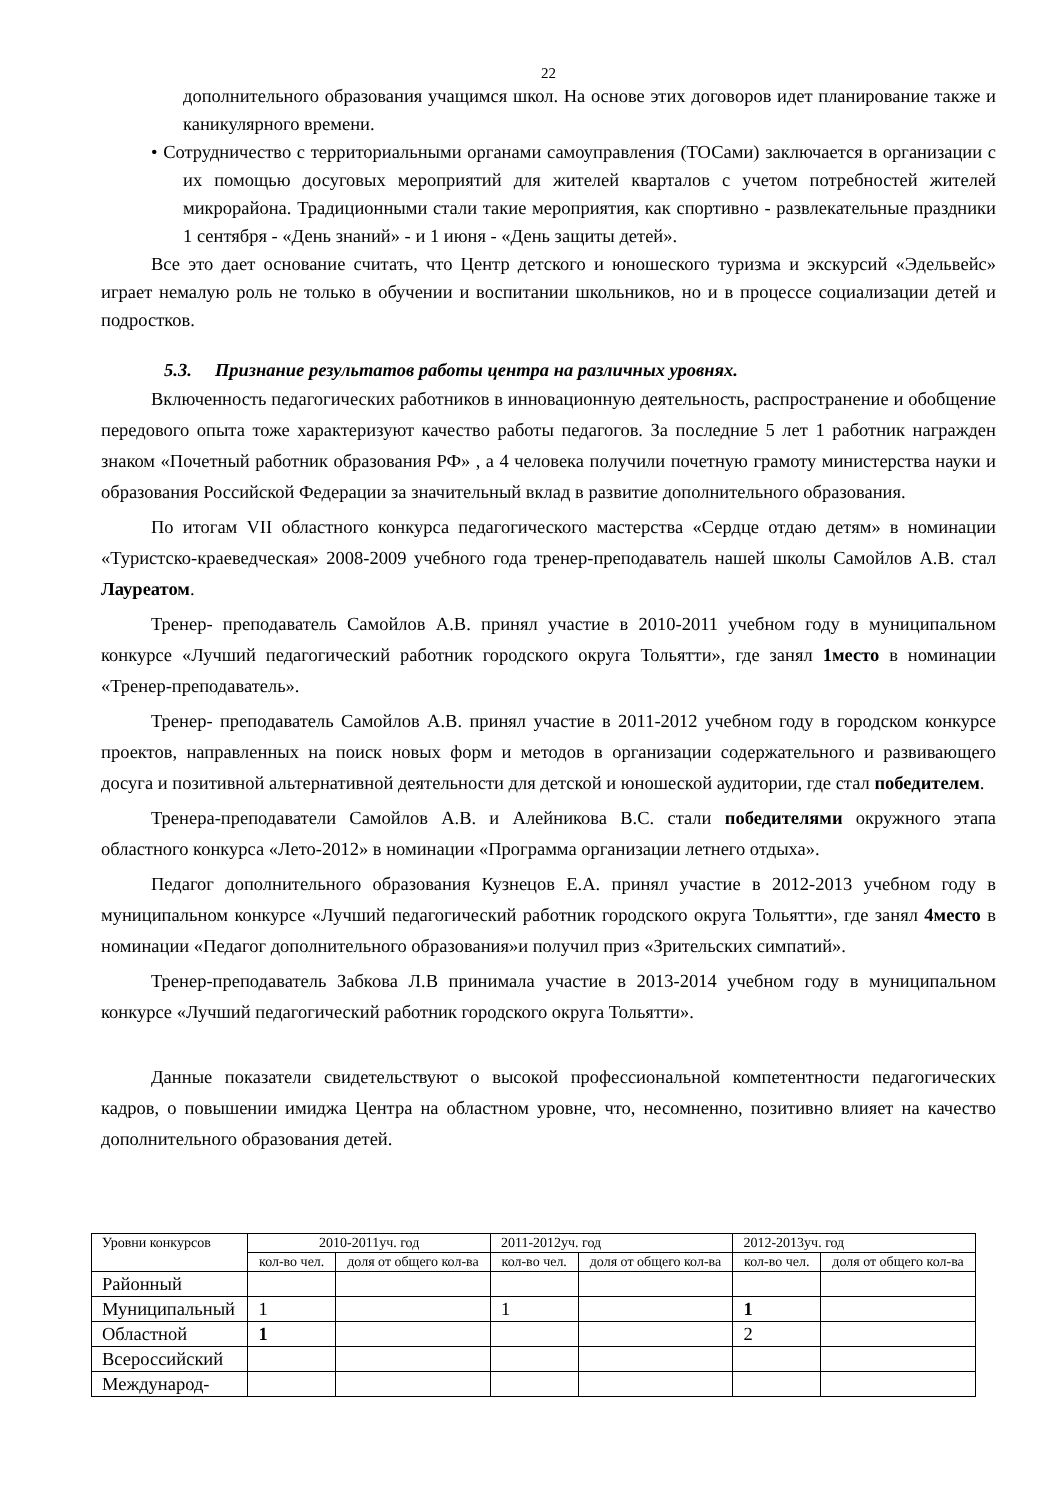22
дополнительного образования учащимся школ. На основе этих договоров идет планирование также и каникулярного времени.
• Сотрудничество с территориальными органами самоуправления (ТОСами) заключается в организации с их помощью досуговых мероприятий для жителей кварталов с учетом потребностей жителей микрорайона. Традиционными стали такие мероприятия, как спортивно - развлекательные праздники 1 сентября - «День знаний» - и 1 июня - «День защиты детей».
Все это дает основание считать, что Центр детского и юношеского туризма и экскурсий «Эдельвейс» играет немалую роль не только в обучении и воспитании школьников, но и в процессе социализации детей и подростков.
5.3. Признание результатов работы центра на различных уровнях.
Включенность педагогических работников в инновационную деятельность, распространение и обобщение передового опыта тоже характеризуют качество работы педагогов. За последние 5 лет 1 работник награжден знаком «Почетный работник образования РФ» , а 4 человека получили почетную грамоту министерства науки и образования Российской Федерации за значительный вклад в развитие дополнительного образования.
По итогам VII областного конкурса педагогического мастерства «Сердце отдаю детям» в номинации «Туристско-краеведческая» 2008-2009 учебного года тренер-преподаватель нашей школы Самойлов А.В. стал Лауреатом.
Тренер- преподаватель Самойлов А.В. принял участие в 2010-2011 учебном году в муниципальном конкурсе «Лучший педагогический работник городского округа Тольятти», где занял 1место в номинации «Тренер-преподаватель».
Тренер- преподаватель Самойлов А.В. принял участие в 2011-2012 учебном году в городском конкурсе проектов, направленных на поиск новых форм и методов в организации содержательного и развивающего досуга и позитивной альтернативной деятельности для детской и юношеской аудитории, где стал победителем.
Тренера-преподаватели Самойлов А.В. и Алейникова В.С. стали победителями окружного этапа областного конкурса «Лето-2012» в номинации «Программа организации летнего отдыха».
Педагог дополнительного образования Кузнецов Е.А. принял участие в 2012-2013 учебном году в муниципальном конкурсе «Лучший педагогический работник городского округа Тольятти», где занял 4место в номинации «Педагог дополнительного образования»и получил приз «Зрительских симпатий».
Тренер-преподаватель Забкова Л.В принимала участие в 2013-2014 учебном году в муниципальном конкурсе «Лучший педагогический работник городского округа Тольятти».
Данные показатели свидетельствуют о высокой профессиональной компетентности педагогических кадров, о повышении имиджа Центра на областном уровне, что, несомненно, позитивно влияет на качество дополнительного образования детей.
| Уровни конкурсов | 2010-2011уч. год | | 2011-2012уч. год | | 2012-2013уч. год | |
| | кол-во чел. | доля от общего кол-ва | кол-во чел. | доля от общего кол-ва | кол-во чел. | доля от общего кол-ва |
| Районный | | | | | | |
| Муниципальный | 1 | | 1 | | 1 | |
| Областной | 1 | | | | 2 | |
| Всероссийский | | | | | | |
| Международ- | | | | | | |